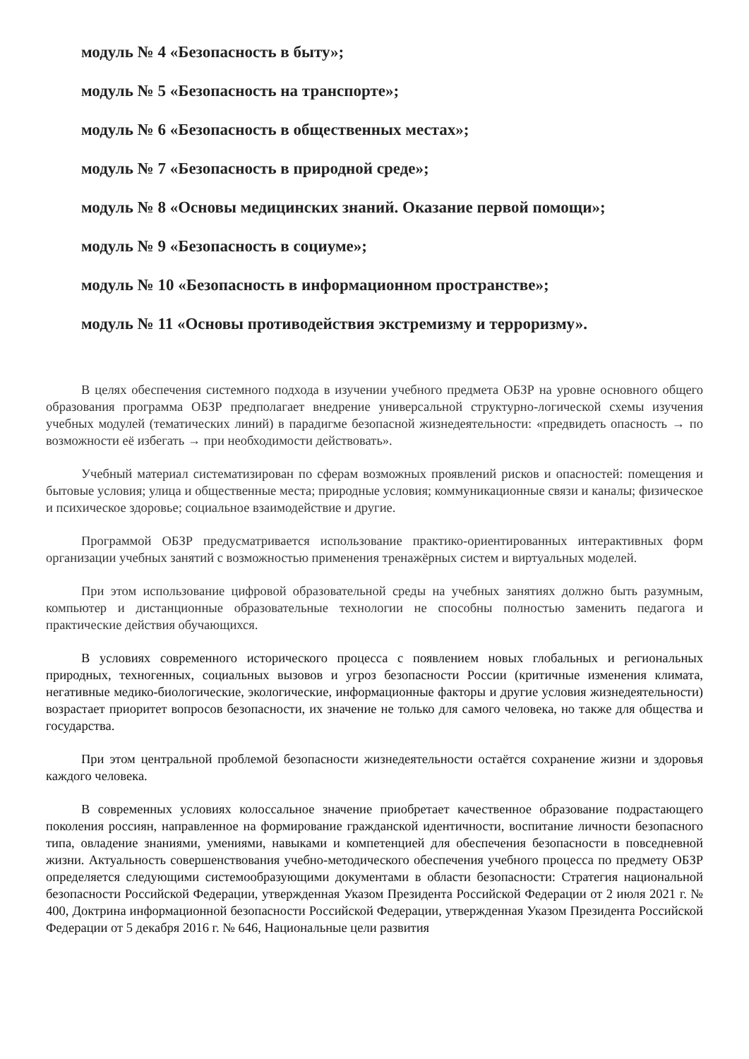модуль № 4 «Безопасность в быту»;
модуль № 5 «Безопасность на транспорте»;
модуль № 6 «Безопасность в общественных местах»;
модуль № 7 «Безопасность в природной среде»;
модуль № 8 «Основы медицинских знаний. Оказание первой помощи»;
модуль № 9 «Безопасность в социуме»;
модуль № 10 «Безопасность в информационном пространстве»;
модуль № 11 «Основы противодействия экстремизму и терроризму».
В целях обеспечения системного подхода в изучении учебного предмета ОБЗР на уровне основного общего образования программа ОБЗР предполагает внедрение универсальной структурно-логической схемы изучения учебных модулей (тематических линий) в парадигме безопасной жизнедеятельности: «предвидеть опасность → по возможности её избегать → при необходимости действовать».
Учебный материал систематизирован по сферам возможных проявлений рисков и опасностей: помещения и бытовые условия; улица и общественные места; природные условия; коммуникационные связи и каналы; физическое и психическое здоровье; социальное взаимодействие и другие.
Программой ОБЗР предусматривается использование практико-ориентированных интерактивных форм организации учебных занятий с возможностью применения тренажёрных систем и виртуальных моделей.
При этом использование цифровой образовательной среды на учебных занятиях должно быть разумным, компьютер и дистанционные образовательные технологии не способны полностью заменить педагога и практические действия обучающихся.
В условиях современного исторического процесса с появлением новых глобальных и региональных природных, техногенных, социальных вызовов и угроз безопасности России (критичные изменения климата, негативные медико-биологические, экологические, информационные факторы и другие условия жизнедеятельности) возрастает приоритет вопросов безопасности, их значение не только для самого человека, но также для общества и государства.
При этом центральной проблемой безопасности жизнедеятельности остаётся сохранение жизни и здоровья каждого человека.
В современных условиях колоссальное значение приобретает качественное образование подрастающего поколения россиян, направленное на формирование гражданской идентичности, воспитание личности безопасного типа, овладение знаниями, умениями, навыками и компетенцией для обеспечения безопасности в повседневной жизни. Актуальность совершенствования учебно-методического обеспечения учебного процесса по предмету ОБЗР определяется следующими системообразующими документами в области безопасности: Стратегия национальной безопасности Российской Федерации, утвержденная Указом Президента Российской Федерации от 2 июля 2021 г. № 400, Доктрина информационной безопасности Российской Федерации, утвержденная Указом Президента Российской Федерации от 5 декабря 2016 г. № 646, Национальные цели развития